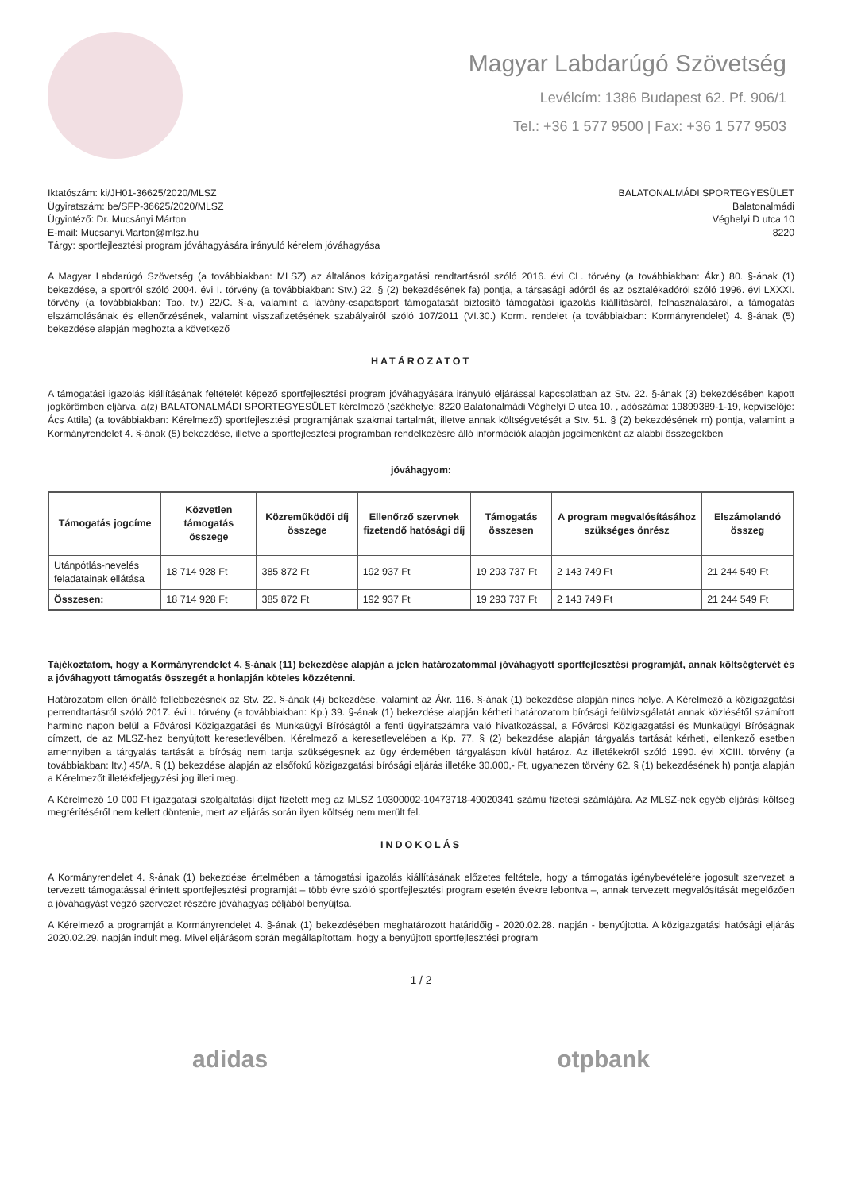Magyar Labdarúgó Szövetség
Levélcím: 1386 Budapest 62. Pf. 906/1
Tel.: +36 1 577 9500 | Fax: +36 1 577 9503
Iktatószám: ki/JH01-36625/2020/MLSZ
Ügyiratszám: be/SFP-36625/2020/MLSZ
Ügyintéző: Dr. Mucsányi Márton
E-mail: Mucsanyi.Marton@mlsz.hu
Tárgy: sportfejlesztési program jóváhagyására irányuló kérelem jóváhagyása
BALATONALMÁDI SPORTEGYESÜLET
Balatonalmádi
Véghelyi D utca 10
8220
A Magyar Labdarúgó Szövetség (a továbbiakban: MLSZ) az általános közigazgatási rendtartásról szóló 2016. évi CL. törvény (a továbbiakban: Ákr.) 80. §-ának (1) bekezdése, a sportról szóló 2004. évi I. törvény (a továbbiakban: Stv.) 22. § (2) bekezdésének fa) pontja, a társasági adóról és az osztalékadóról szóló 1996. évi LXXXI. törvény (a továbbiakban: Tao. tv.) 22/C. §-a, valamint a látvány-csapatsport támogatását biztosító támogatási igazolás kiállításáról, felhasználásáról, a támogatás elszámolásának és ellenőrzésének, valamint visszafizetésének szabályairól szóló 107/2011 (VI.30.) Korm. rendelet (a továbbiakban: Kormányrendelet) 4. §-ának (5) bekezdése alapján meghozta a következő
HATÁROZATOT
A támogatási igazolás kiállításának feltételét képező sportfejlesztési program jóváhagyására irányuló eljárással kapcsolatban az Stv. 22. §-ának (3) bekezdésében kapott jogkörömben eljárva, a(z) BALATONALMÁDI SPORTEGYESÜLET kérelmező (székhelye: 8220 Balatonalmádi Véghelyi D utca 10. , adószáma: 19899389-1-19, képviselője: Ács Attila) (a továbbiakban: Kérelmező) sportfejlesztési programjának szakmai tartalmát, illetve annak költségvetését a Stv. 51. § (2) bekezdésének m) pontja, valamint a Kormányrendelet 4. §-ának (5) bekezdése, illetve a sportfejlesztési programban rendelkezésre álló információk alapján jogcímenként az alábbi összegekben
jóváhagyom:
| Támogatás jogcíme | Közvetlen támogatás összege | Közreműködői díj összege | Ellenőrző szervnek fizetendő hatósági díj | Támogatás összesen | A program megvalósításához szükséges önrész | Elszámolandó összeg |
| --- | --- | --- | --- | --- | --- | --- |
| Utánpótlás-nevelés feladatainak ellátása | 18 714 928 Ft | 385 872 Ft | 192 937 Ft | 19 293 737 Ft | 2 143 749 Ft | 21 244 549 Ft |
| Összesen: | 18 714 928 Ft | 385 872 Ft | 192 937 Ft | 19 293 737 Ft | 2 143 749 Ft | 21 244 549 Ft |
Tájékoztatom, hogy a Kormányrendelet 4. §-ának (11) bekezdése alapján a jelen határozatommal jóváhagyott sportfejlesztési programját, annak költségtervét és a jóváhagyott támogatás összegét a honlapján köteles közzétenni.
Határozatom ellen önálló fellebbezésnek az Stv. 22. §-ának (4) bekezdése, valamint az Ákr. 116. §-ának (1) bekezdése alapján nincs helye. A Kérelmező a közigazgatási perrendtartásról szóló 2017. évi I. törvény (a továbbiakban: Kp.) 39. §-ának (1) bekezdése alapján kérheti határozatom bírósági felülvizsgálatát annak közlésétől számított harminc napon belül a Fővárosi Közigazgatási és Munkaügyi Bíróságtól a fenti ügyiratszámra való hivatkozással, a Fővárosi Közigazgatási és Munkaügyi Bíróságnak címzett, de az MLSZ-hez benyújtott keresetlevélben. Kérelmező a keresetlevelében a Kp. 77. § (2) bekezdése alapján tárgyalás tartását kérheti, ellenkező esetben amennyiben a tárgyalás tartását a bíróság nem tartja szükségesnek az ügy érdemében tárgyaláson kívül határoz. Az illetékekről szóló 1990. évi XCIII. törvény (a továbbiakban: Itv.) 45/A. § (1) bekezdése alapján az elsőfokú közigazgatási bírósági eljárás illetéke 30.000,- Ft, ugyanezen törvény 62. § (1) bekezdésének h) pontja alapján a Kérelmezőt illetékfeljegyzési jog illeti meg.
A Kérelmező 10 000 Ft igazgatási szolgáltatási díjat fizetett meg az MLSZ 10300002-10473718-49020341 számú fizetési számlájára. Az MLSZ-nek egyéb eljárási költség megtérítéséről nem kellett döntenie, mert az eljárás során ilyen költség nem merült fel.
INDOKOLÁS
A Kormányrendelet 4. §-ának (1) bekezdése értelmében a támogatási igazolás kiállításának előzetes feltétele, hogy a támogatás igénybevételére jogosult szervezet a tervezett támogatással érintett sportfejlesztési programját – több évre szóló sportfejlesztési program esetén évekre lebontva –, annak tervezett megvalósítását megelőzően a jóváhagyást végző szervezet részére jóváhagyás céljából benyújtsa.
A Kérelmező a programját a Kormányrendelet 4. §-ának (1) bekezdésében meghatározott határidőig - 2020.02.28. napján - benyújtotta. A közigazgatási hatósági eljárás 2020.02.29. napján indult meg. Mivel eljárásom során megállapítottam, hogy a benyújtott sportfejlesztési program
1 / 2
adidas otpbank